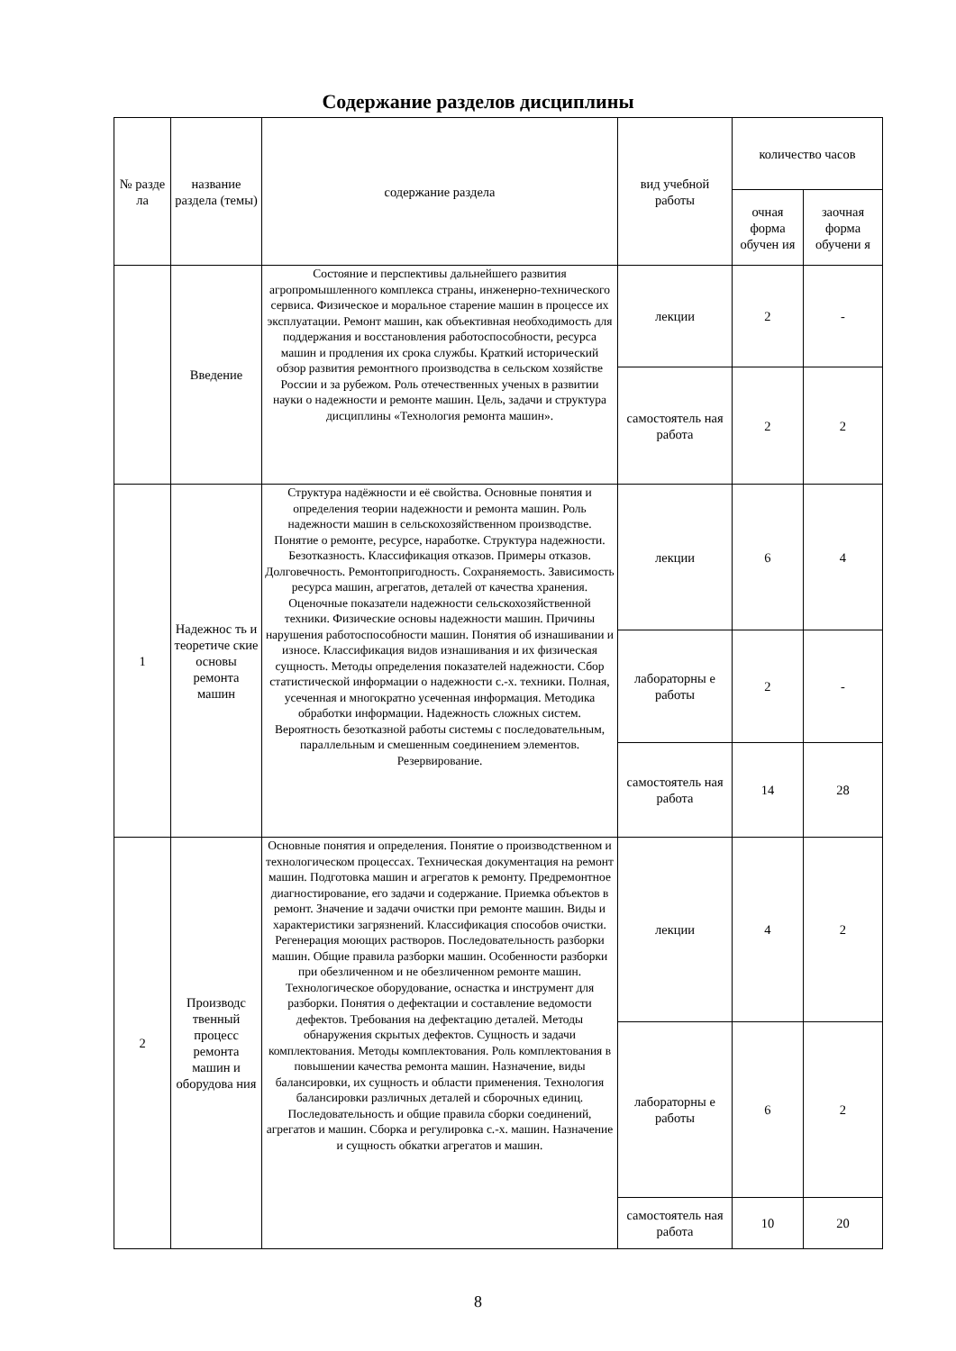Содержание разделов дисциплины
| № разде ла | название раздела (темы) | содержание раздела | вид учебной работы | количество часов | |
| --- | --- | --- | --- | --- | --- |
| | | | | очная форма обучен ия | заочная форма обучени я |
| | Введение | Состояние и перспективы дальнейшего развития агропромышленного комплекса страны, инженерно-технического сервиса. Физическое и моральное старение машин в процессе их эксплуатации. Ремонт машин, как объективная необходимость для поддержания и восстановления работоспособности, ресурса машин и продления их срока службы. Краткий исторический обзор развития ремонтного производства в сельском хозяйстве России и за рубежом. Роль отечественных ученых в развитии науки о надежности и ремонте машин. Цель, задачи и структура дисциплины «Технология ремонта машин». | лекции | 2 | - |
| | | | самостоятель ная работа | 2 | 2 |
| 1 | Надежнос ть и теоретиче ские основы ремонта машин | Структура надёжности и её свойства. Основные понятия и определения теории надежности и ремонта машин. Роль надежности машин в сельскохозяйственном производстве. Понятие о ремонте, ресурсе, наработке. Структура надежности. Безотказность. Классификация отказов. Примеры отказов. Долговечность. Ремонтопригодность. Сохраняемость. Зависимость ресурса машин, агрегатов, деталей от качества хранения. Оценочные показатели надежности сельскохозяйственной техники. Физические основы надежности машин. Причины нарушения работоспособности машин. Понятия об изнашивании и износе. Классификация видов изнашивания и их физическая сущность. Методы определения показателей надежности. Сбор статистической информации о надежности с.-х. техники. Полная, усеченная и многократно усеченная информация. Методика обработки информации. Надежность сложных систем. Вероятность безотказной работы системы с последовательным, параллельным и смешенным соединением элементов. Резервирование. | лекции | 6 | 4 |
| | | | лабораторны е работы | 2 | - |
| | | | самостоятель ная работа | 14 | 28 |
| 2 | Производс твенный процесс ремонта машин и оборудова ния | Основные понятия и определения. Понятие о производственном и технологическом процессах. Техническая документация на ремонт машин. Подготовка машин и агрегатов к ремонту. Предремонтное диагностирование, его задачи и содержание. Приемка объектов в ремонт. Значение и задачи очистки при ремонте машин. Виды и характеристики загрязнений. Классификация способов очистки. Регенерация моющих растворов. Последовательность разборки машин. Общие правила разборки машин. Особенности разборки при обезличенном и не обезличенном ремонте машин. Технологическое оборудование, оснастка и инструмент для разборки. Понятия о дефектации и составление ведомости дефектов. Требования на дефектацию деталей. Методы обнаружения скрытых дефектов. Сущность и задачи комплектования. Методы комплектования. Роль комплектования в повышении качества ремонта машин. Назначение, виды балансировки, их сущность и области применения. Технология балансировки различных деталей и сборочных единиц. Последовательность и общие правила сборки соединений, агрегатов и машин. Сборка и регулировка с.-х. машин. Назначение и сущность обкатки агрегатов и машин. | лекции | 4 | 2 |
| | | | лабораторны е работы | 6 | 2 |
| | | | самостоятель ная работа | 10 | 20 |
8